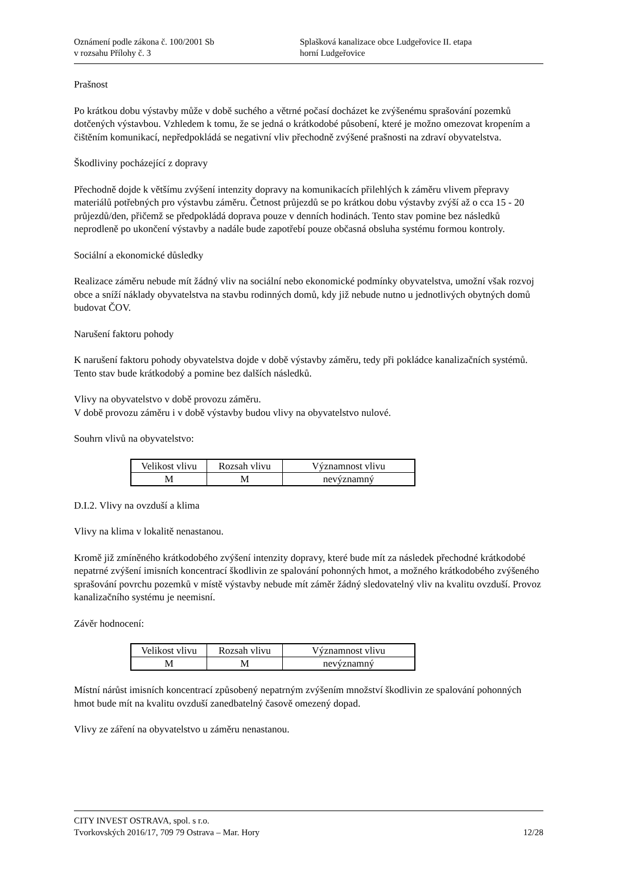Oznámení podle zákona č. 100/2001 Sb
v rozsahu Přílohy č. 3
Splašková kanalizace obce Ludgeřovice II. etapa
horní Ludgeřovice
Prašnost
Po krátkou dobu výstavby může v době suchého a větrné počasí docházet ke zvýšenému sprašování pozemků dotčených výstavbou. Vzhledem k tomu, že se jedná o krátkodobé působení, které je možno omezovat kropením a čištěním komunikací, nepředpokládá se negativní vliv přechodně zvýšené prašnosti na zdraví obyvatelstva.
Škodliviny pocházející z dopravy
Přechodně dojde k většímu zvýšení intenzity dopravy na komunikacích přilehlých k záměru vlivem přepravy materiálů potřebných pro výstavbu záměru. Četnost průjezdů se po krátkou dobu výstavby zvýší až o cca 15 - 20 průjezdů/den, přičemž se předpokládá doprava pouze v denních hodinách. Tento stav pomine bez následků neprodleně po ukončení výstavby a nadále bude zapotřebí pouze občasná obsluha systému formou kontroly.
Sociální a ekonomické důsledky
Realizace záměru nebude mít žádný vliv na sociální nebo ekonomické podmínky obyvatelstva, umožní však rozvoj obce a sníží náklady obyvatelstva na stavbu rodinných domů, kdy již nebude nutno u jednotlivých obytných domů budovat ČOV.
Narušení faktoru pohody
K narušení faktoru pohody obyvatelstva dojde v době výstavby záměru, tedy při pokládce kanalizačních systémů. Tento stav bude krátkodobý a pomine bez dalších následků.
Vlivy na obyvatelstvo v době provozu záměru.
V době provozu záměru i v době výstavby budou vlivy na obyvatelstvo nulové.
Souhrn vlivů na obyvatelstvo:
| Velikost vlivu | Rozsah vlivu | Významnost vlivu |
| --- | --- | --- |
| M | M | nevýznamný |
D.I.2. Vlivy na ovzduší a klima
Vlivy na klima v lokalitě nenastanou.
Kromě již zmíněného krátkodobého zvýšení intenzity dopravy, které bude mít za následek přechodné krátkodobé nepatrné zvýšení imisních koncentrací škodlivin ze spalování pohonných hmot, a možného krátkodobého zvýšeného sprašování povrchu pozemků v místě výstavby nebude mít záměr žádný sledovatelný vliv na kvalitu ovzduší. Provoz kanalizačního systému je neemisní.
Závěr hodnocení:
| Velikost vlivu | Rozsah vlivu | Významnost vlivu |
| --- | --- | --- |
| M | M | nevýznamný |
Místní nárůst imisních koncentrací způsobený nepatrným zvýšením množství škodlivin ze spalování pohonných hmot bude mít na kvalitu ovzduší zanedbatelný časově omezený dopad.
Vlivy ze záření na obyvatelstvo u záměru nenastanou.
CITY INVEST OSTRAVA, spol. s r.o.
Tvorkovských 2016/17, 709 79 Ostrava – Mar. Hory 12/28